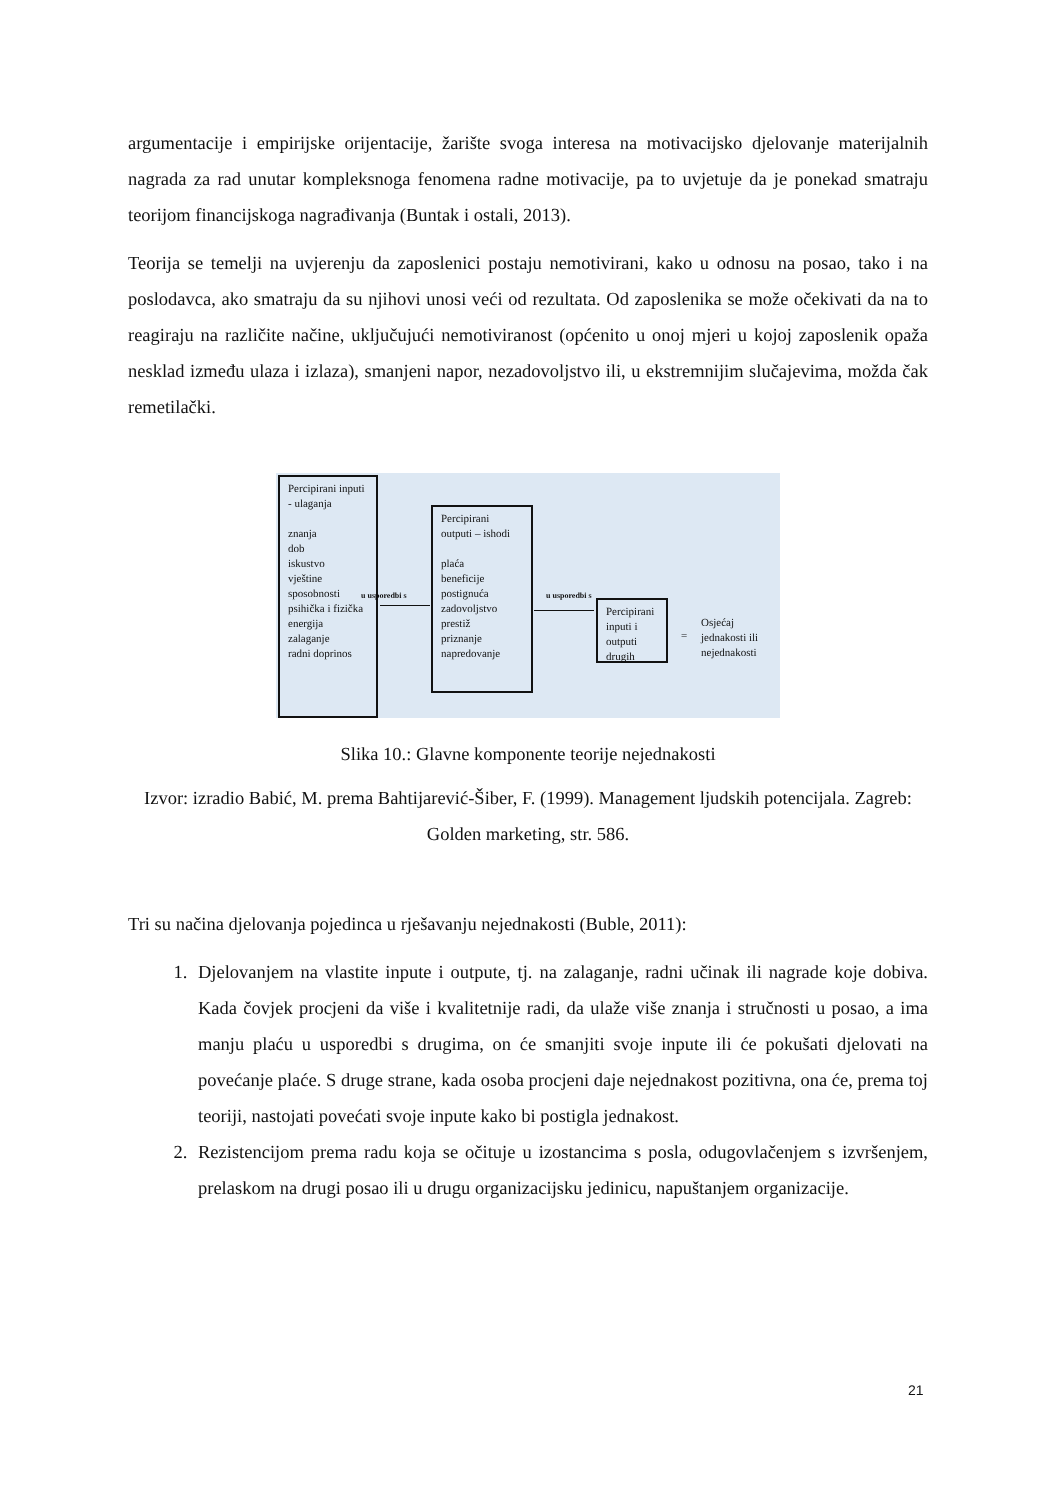argumentacije i empirijske orijentacije, žarište svoga interesa na motivacijsko djelovanje materijalnih nagrada za rad unutar kompleksnoga fenomena radne motivacije, pa to uvjetuje da je ponekad smatraju teorijom financijskoga nagrađivanja (Buntak i ostali, 2013).
Teorija se temelji na uvjerenju da zaposlenici postaju nemotivirani, kako u odnosu na posao, tako i na poslodavca, ako smatraju da su njihovi unosi veći od rezultata. Od zaposlenika se može očekivati da na to reagiraju na različite načine, uključujući nemotiviranost (općenito u onoj mjeri u kojoj zaposlenik opaža nesklad između ulaza i izlaza), smanjeni napor, nezadovoljstvo ili, u ekstremnijim slučajevima, možda čak remetilački.
Percipirani inputi
- ulaganja
znanja
dob
iskustvo
vještine
sposobnosti
psihička i fizička
energija
zalaganje
radni doprinos
u usporedbi s
Percipirani outputi – ishodi
plaća
beneficije
postignuća
zadovoljstvo
prestiž
priznanje
napredovanje
u usporedbi s
Percipirani inputi i outputi drugih
=
Osjećaj jednakosti ili nejednakosti
Slika 10.: Glavne komponente teorije nejednakosti
Izvor: izradio Babić, M. prema Bahtijarević-Šiber, F. (1999). Management ljudskih potencijala. Zagreb: Golden marketing, str. 586.
Tri su načina djelovanja pojedinca u rješavanju nejednakosti (Buble, 2011):
1. Djelovanjem na vlastite inpute i outpute, tj. na zalaganje, radni učinak ili nagrade koje dobiva. Kada čovjek procjeni da više i kvalitetnije radi, da ulaže više znanja i stručnosti u posao, a ima manju plaću u usporedbi s drugima, on će smanjiti svoje inpute ili će pokušati djelovati na povećanje plaće. S druge strane, kada osoba procjeni daje nejednakost pozitivna, ona će, prema toj teoriji, nastojati povećati svoje inpute kako bi postigla jednakost.
2. Rezistencijom prema radu koja se očituje u izostancima s posla, odugovlačenjem s izvršenjem, prelaskom na drugi posao ili u drugu organizacijsku jedinicu, napuštanjem organizacije.
21